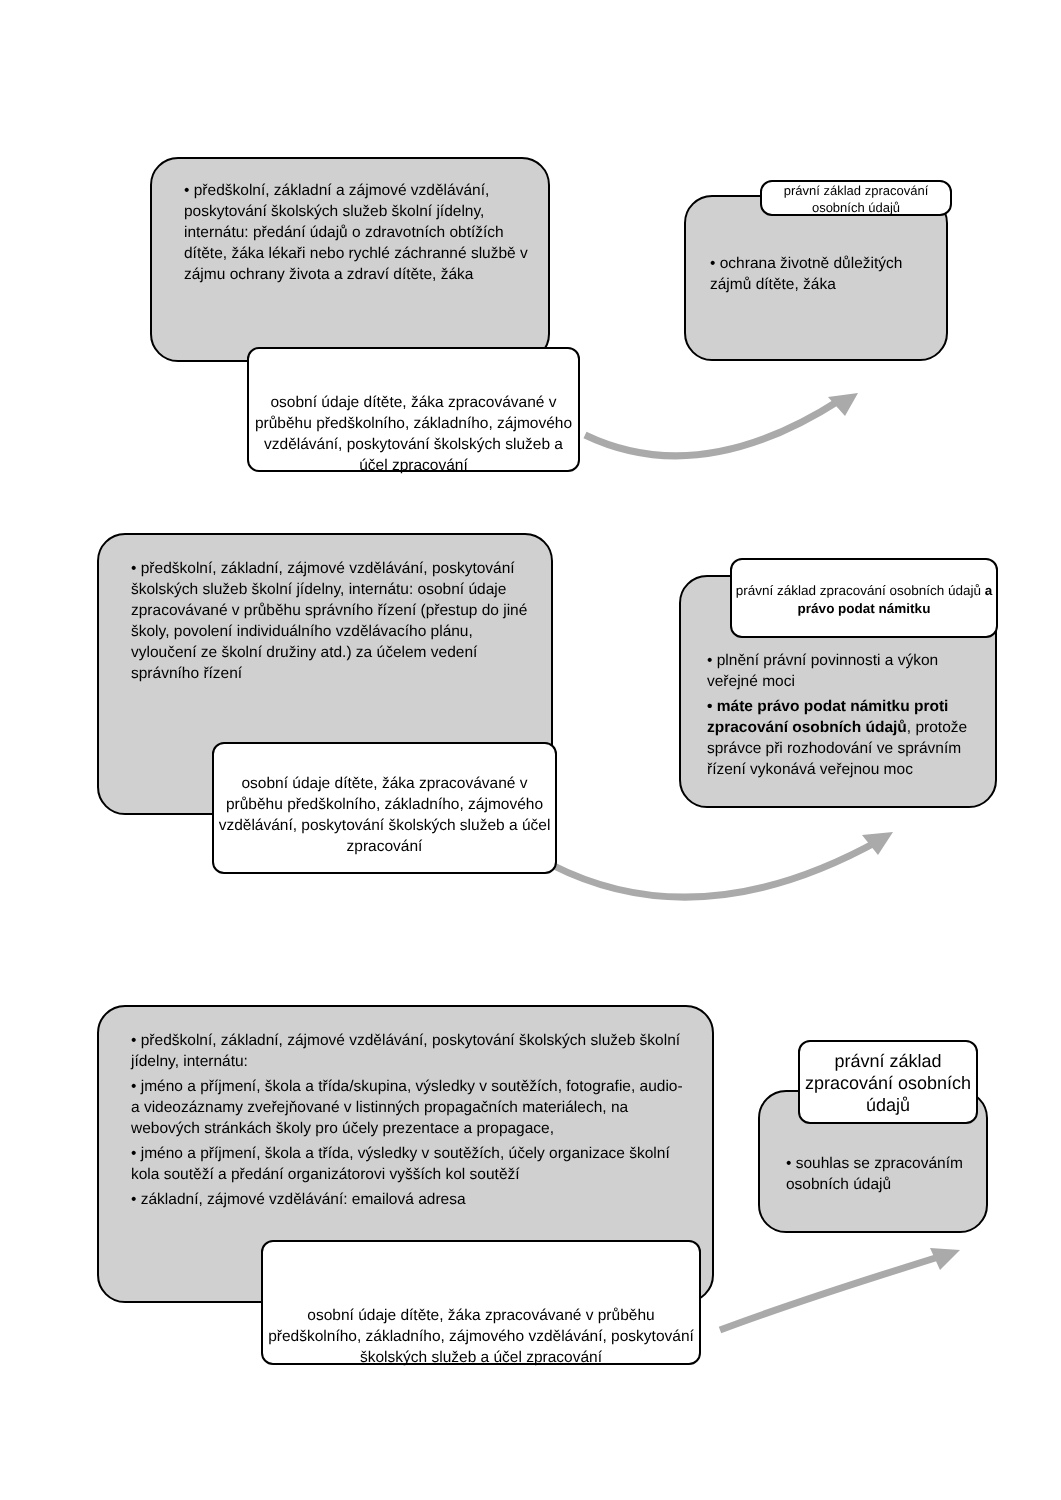• předškolní, základní a zájmové vzdělávání, poskytování školských služeb školní jídelny, internátu: předání údajů o zdravotních obtížích dítěte, žáka lékaři nebo rychlé záchranné službě v zájmu ochrany života a zdraví dítěte, žáka
osobní údaje dítěte, žáka zpracovávané v průběhu předškolního, základního, zájmového vzdělávání, poskytování školských služeb a účel zpracování
• ochrana životně důležitých zájmů dítěte, žáka
právní základ zpracování osobních údajů
• předškolní, základní, zájmové vzdělávání, poskytování školských služeb školní jídelny, internátu: osobní údaje zpracovávané v průběhu správního řízení (přestup do jiné školy, povolení individuálního vzdělávacího plánu, vyloučení ze školní družiny atd.) za účelem vedení správního řízení
osobní údaje dítěte, žáka zpracovávané v průběhu předškolního, základního, zájmového vzdělávání, poskytování školských služeb a účel zpracování
• plnění právní povinnosti a výkon veřejné moci
• máte právo podat námitku proti zpracování osobních údajů, protože správce při rozhodování ve správním řízení vykonává veřejnou moc
právní základ zpracování osobních údajů a právo podat námitku
• předškolní, základní, zájmové vzdělávání, poskytování školských služeb školní jídelny, internátu:
• jméno a příjmení, škola a třída/skupina, výsledky v soutěžích, fotografie, audio- a videozáznamy zveřejňované v listinných propagačních materiálech, na webových stránkách školy pro účely prezentace a propagace,
• jméno a příjmení, škola a třída, výsledky v soutěžích, účely organizace školní kola soutěží a předání organizátorovi vyšších kol soutěží
• základní, zájmové vzdělávání: emailová adresa
osobní údaje dítěte, žáka zpracovávané v průběhu předškolního, základního, zájmového vzdělávání, poskytování školských služeb a účel zpracování
• souhlas se zpracováním osobních údajů
právní základ zpracování osobních údajů